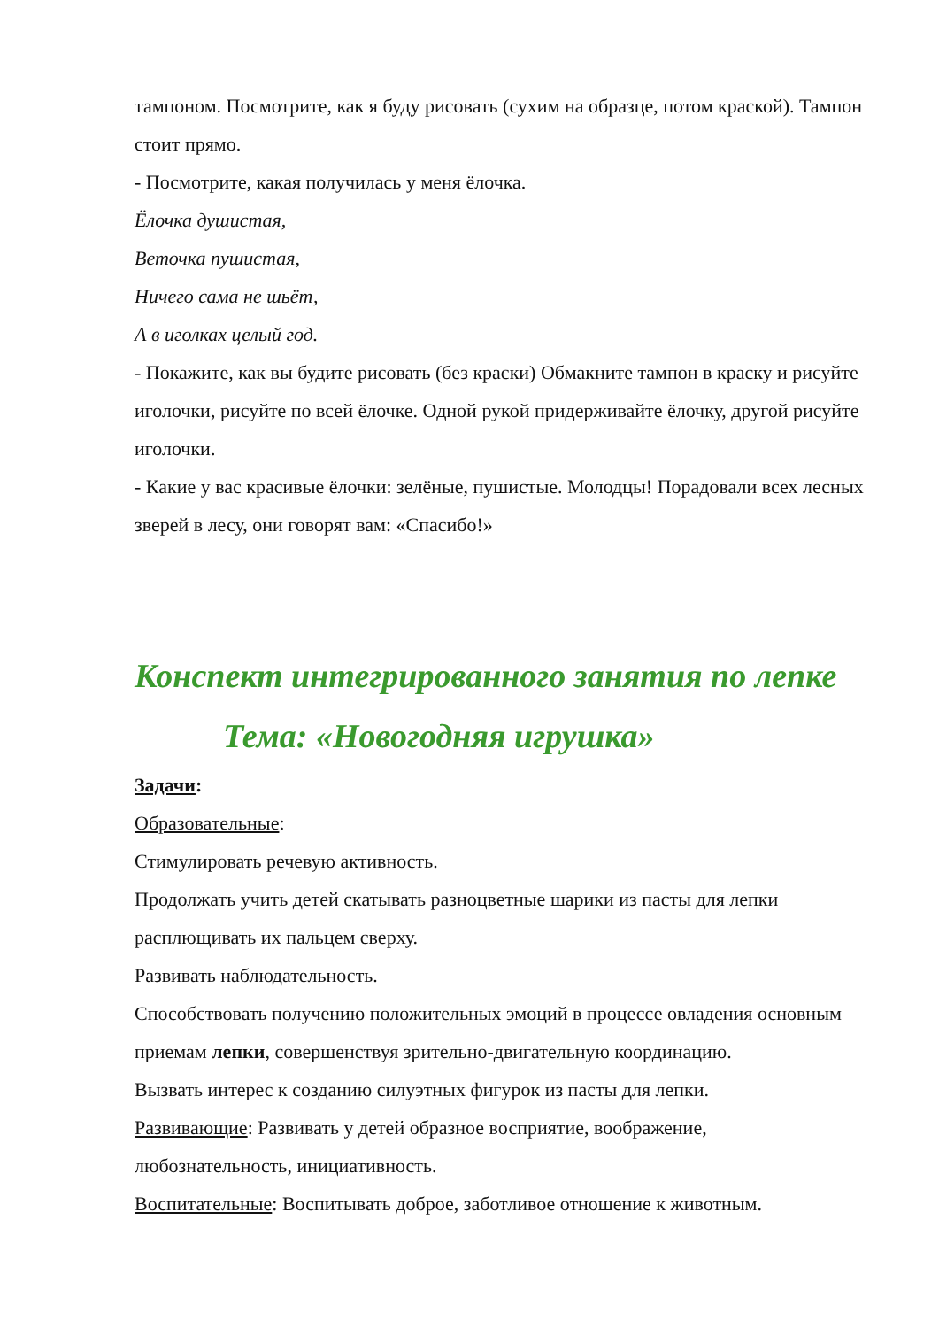тампоном. Посмотрите, как я буду рисовать (сухим на образце, потом краской). Тампон стоит прямо.
- Посмотрите, какая получилась у меня ёлочка.
Ёлочка душистая,
Веточка пушистая,
Ничего сама не шьёт,
А в иголках целый год.
- Покажите, как вы будите рисовать (без краски) Обмакните тампон в краску и рисуйте иголочки, рисуйте по всей ёлочке. Одной рукой придерживайте ёлочку, другой рисуйте иголочки.
- Какие у вас красивые ёлочки: зелёные, пушистые. Молодцы! Порадовали всех лесных зверей в лесу, они говорят вам: «Спасибо!»
Конспект интегрированного занятия по лепке
Тема: «Новогодняя игрушка»
Задачи:
Образовательные:
Стимулировать речевую активность.
Продолжать учить детей скатывать разноцветные шарики из пасты для лепки расплющивать их пальцем сверху.
Развивать наблюдательность.
Способствовать получению положительных эмоций в процессе овладения основным приемам лепки, совершенствуя зрительно-двигательную координацию.
Вызвать интерес к созданию силуэтных фигурок из пасты для лепки.
Развивающие: Развивать у детей образное восприятие, воображение, любознательность, инициативность.
Воспитательные: Воспитывать доброе, заботливое отношение к животным.